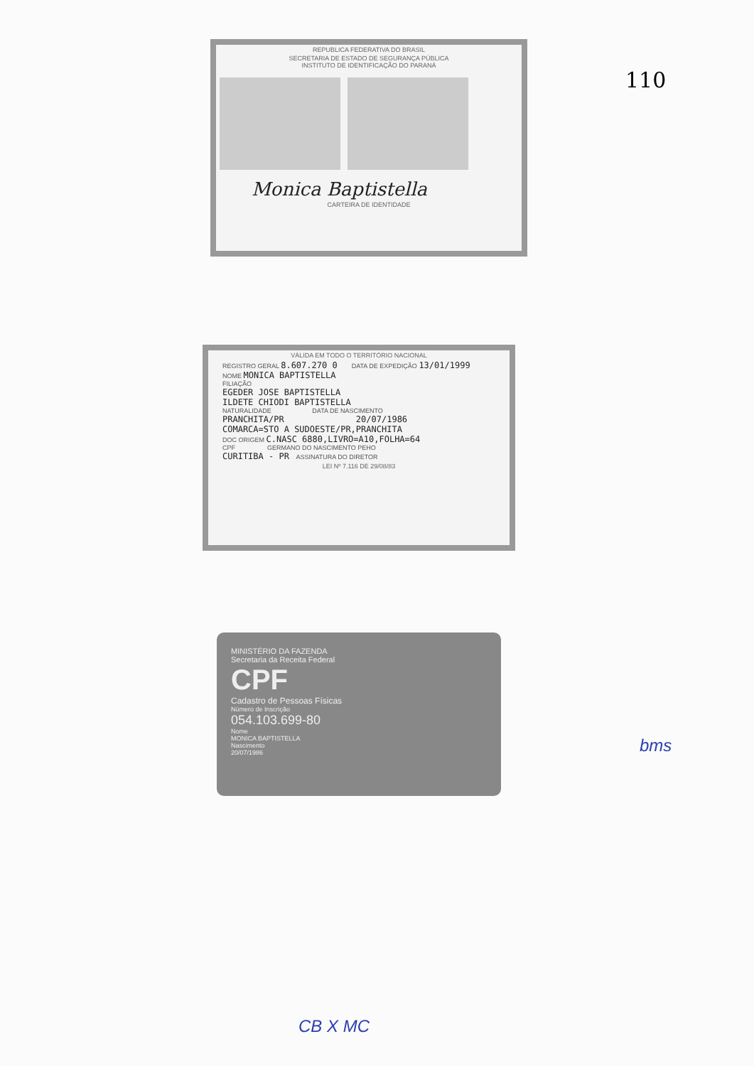110
REPUBLICA FEDERATIVA DO BRASIL
SECRETARIA DE ESTADO DE SEGURANÇA PÚBLICA
INSTITUTO DE IDENTIFICAÇÃO DO PARANÁ
Monica Baptistella
CARTEIRA DE IDENTIDADE
VÁLIDA EM TODO O TERRITÓRIO NACIONAL
REGISTRO GERAL 8.607.270 0 DATA DE EXPEDIÇÃO 13/01/1999
NOME MONICA BAPTISTELLA
FILIAÇÃO
EGEDER JOSE BAPTISTELLA
ILDETE CHIODI BAPTISTELLA
NATURALIDADE DATA DE NASCIMENTO
PRANCHITA/PR 20/07/1986
COMARCA=STO A SUDOESTE/PR,PRANCHITA
DOC ORIGEM C.NASC 6880,LIVRO=A10,FOLHA=64
CPF GERMANO DO NASCIMENTO PEHO
CURITIBA - PR ASSINATURA DO DIRETOR
LEI Nº 7.116 DE 29/08/83
MINISTÉRIO DA FAZENDA
Secretaria da Receita Federal
CPF
Cadastro de Pessoas Físicas
Número de Inscrição
054.103.699-80
Nome
MONICA BAPTISTELLA
Nascimento
20/07/1986
bms
CB X MC